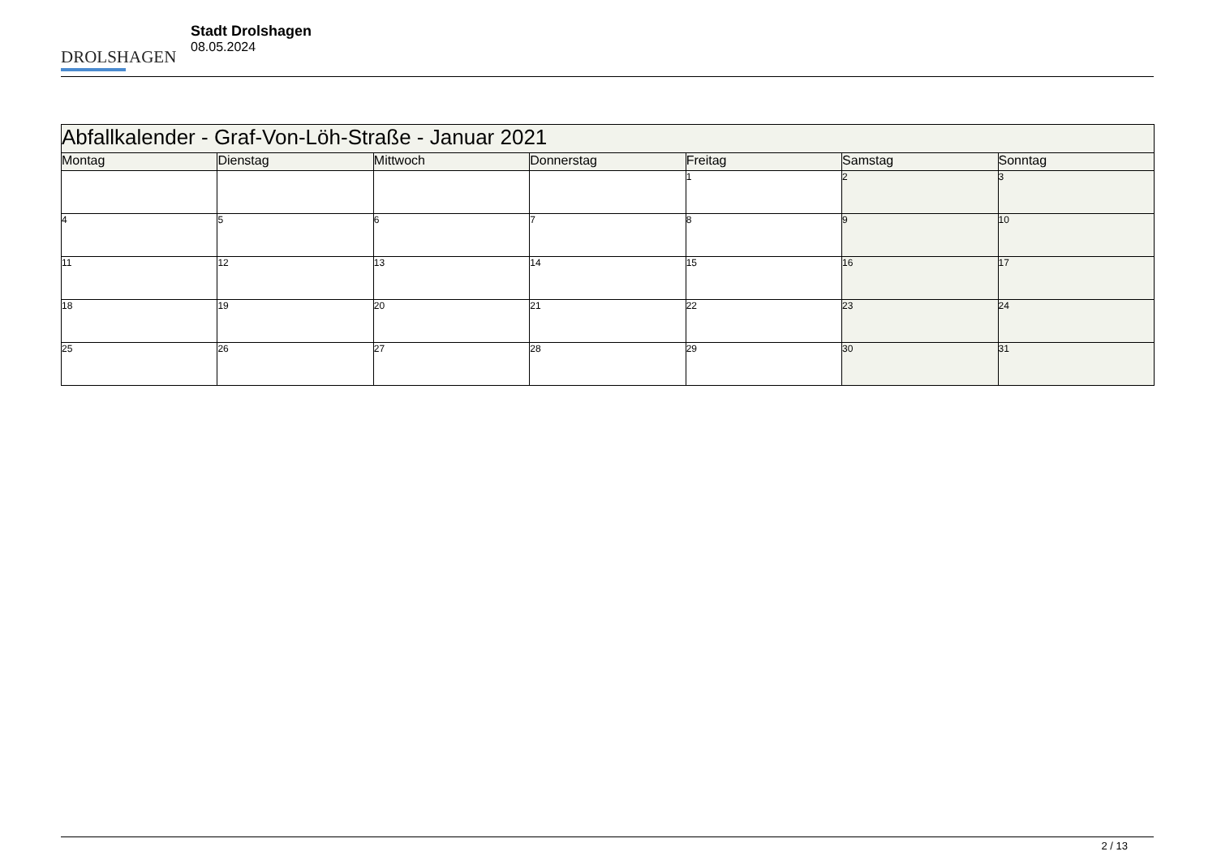DROLSHAGEN
Stadt Drolshagen
08.05.2024
| Abfallkalender - Graf-Von-Löh-Straße - Januar 2021 | | | | | | |
| Montag | Dienstag | Mittwoch | Donnerstag | Freitag | Samstag | Sonntag |
| | | | | 1 | 2 | 3 |
| 4 | 5 | 6 | 7 | 8 | 9 | 10 |
| 11 | 12 | 13 | 14 | 15 | 16 | 17 |
| 18 | 19 | 20 | 21 | 22 | 23 | 24 |
| 25 | 26 | 27 | 28 | 29 | 30 | 31 |
2 / 13